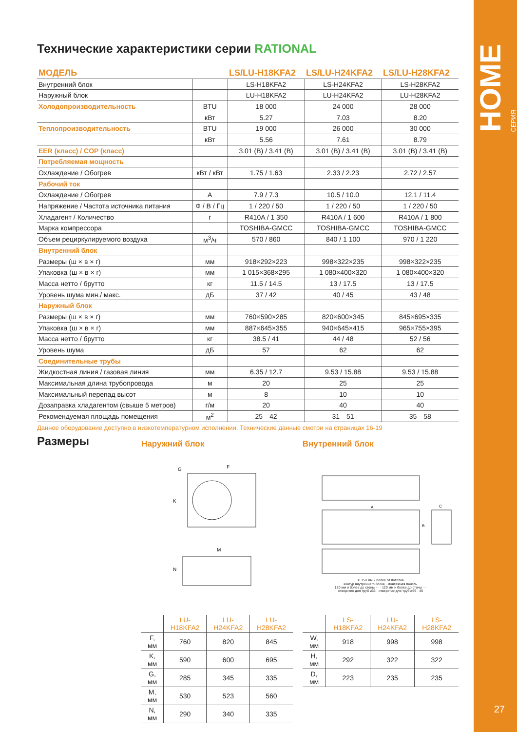HOME СЕРИЯ
27
Технические характеристики серии RATIONAL
| МОДЕЛЬ | | LS/LU-H18KFA2 | LS/LU-H24KFA2 | LS/LU-H28KFA2 |
| --- | --- | --- | --- | --- |
| Внутренний блок | | LS-H18KFA2 | LS-H24KFA2 | LS-H28KFA2 |
| Наружный блок | | LU-H18KFA2 | LU-H24KFA2 | LU-H28KFA2 |
| Холодопроизводительность | BTU | 18 000 | 24 000 | 28 000 |
| | кВт | 5.27 | 7.03 | 8.20 |
| Теплопроизводительность | BTU | 19 000 | 26 000 | 30 000 |
| | кВт | 5.56 | 7.61 | 8.79 |
| EER (класс) / COP (класс) | | 3.01 (B) / 3.41 (B) | 3.01 (B) / 3.41 (B) | 3.01 (B) / 3.41 (B) |
| Потребляемая мощность | | | | |
| Охлаждение / Обогрев | кВт / кВт | 1.75 / 1.63 | 2.33 / 2.23 | 2.72 / 2.57 |
| Рабочий ток | | | | |
| Охлаждение / Обогрев | A | 7.9 / 7.3 | 10.5 / 10.0 | 12.1 / 11.4 |
| Напряжение / Частота источника питания | Ф / В / Гц | 1 / 220 / 50 | 1 / 220 / 50 | 1 / 220 / 50 |
| Хладагент / Количество | г | R410A / 1 350 | R410A / 1 600 | R410A / 1 800 |
| Марка компрессора | | TOSHIBA-GMCC | TOSHIBA-GMCC | TOSHIBA-GMCC |
| Объем рециркулируемого воздуха | м<sup>3</sup>/ч | 570 / 860 | 840 / 1 100 | 970 / 1 220 |
| Внутренний блок | | | | |
| Размеры (ш × в × г) | мм | 918×292×223 | 998×322×235 | 998×322×235 |
| Упаковка (ш × в × г) | мм | 1 015×368×295 | 1 080×400×320 | 1 080×400×320 |
| Масса нетто / брутто | кг | 11.5 / 14.5 | 13 / 17.5 | 13 / 17.5 |
| Уровень шума мин./ макс. | дБ | 37 / 42 | 40 / 45 | 43 / 48 |
| Наружный блок | | | | |
| Размеры (ш × в × г) | мм | 760×590×285 | 820×600×345 | 845×695×335 |
| Упаковка (ш × в × г) | мм | 887×645×355 | 940×645×415 | 965×755×395 |
| Масса нетто / брутто | кг | 38.5 / 41 | 44 / 48 | 52 / 56 |
| Уровень шума | дБ | 57 | 62 | 62 |
| Соединительные трубы | | | | |
| Жидкостная линия / газовая линия | мм | 6.35 / 12.7 | 9.53 / 15.88 | 9.53 / 15.88 |
| Максимальная длина трубопровода | м | 20 | 25 | 25 |
| Максимальный перепад высот | м | 8 | 10 | 10 |
| Дозаправка хладагентом (свыше 5 метров) | г/м | 20 | 40 | 40 |
| Рекомендуемая площадь помещения | м<sup>2</sup> | 25—42 | 31—51 | 35—58 |
Данное оборудование доступно в низкотемпературном исполнении. Технические данные смотри на страницах 16-19
Размеры
Наружний блок
M
N
K
G
F
| | LU-H18KFA2 | LU-H24KFA2 | LU-H28KFA2 |
| --- | --- | --- | --- |
| F, мм | 760 | 820 | 845 |
| K, мм | 590 | 600 | 695 |
| G, мм | 285 | 345 | 335 |
| M, мм | 530 | 523 | 560 |
| N, мм | 290 | 340 | 335 |
Внутренний блок
A
B
C
⇕ 150 мм и более от потолка
контур внутреннего блока · монтажная панель
120 мм и более до стены ⇔ · 120 мм и более до стены ⇔
отверстие для труб ⌀65 · отверстие для труб ⌀65 · 45
| | LS-H18KFA2 | LU-H24KFA2 | LS-H28KFA2 |
| --- | --- | --- | --- |
| W, мм | 918 | 998 | 998 |
| H, мм | 292 | 322 | 322 |
| D, мм | 223 | 235 | 235 |